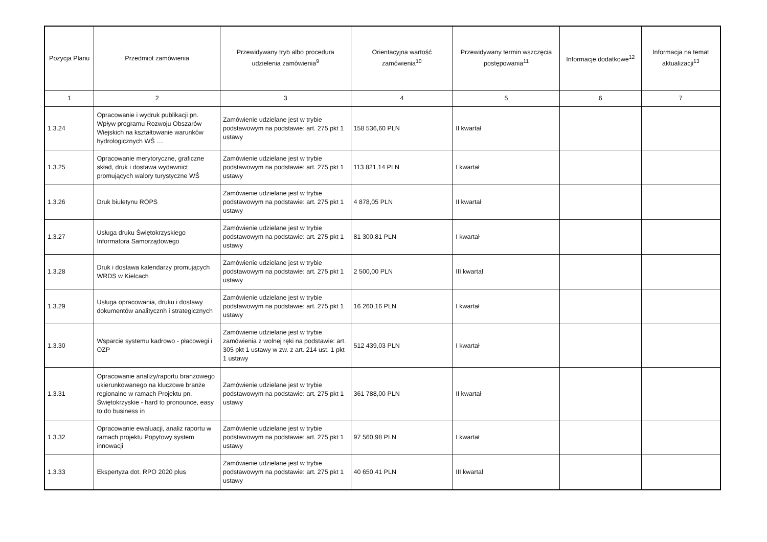| Pozycja Planu | Przedmiot zamówienia | Przewidywany tryb albo procedura udzielenia zamówienia<sup>9</sup> | Orientacyjna wartość zamówienia<sup>10</sup> | Przewidywany termin wszczęcia postępowania<sup>11</sup> | Informacje dodatkowe<sup>12</sup> | Informacja na temat aktualizacji<sup>13</sup> |
| --- | --- | --- | --- | --- | --- | --- |
| 1 | 2 | 3 | 4 | 5 | 6 | 7 |
| 1.3.24 | Opracowanie i wydruk publikacji pn. Wpływ programu Rozwoju Obszarów Wiejskich na kształtowanie warunków hydrologicznych WŚ .... | Zamówienie udzielane jest w trybie podstawowym na podstawie: art. 275 pkt 1 ustawy | 158 536,60 PLN | II kwartał | | |
| 1.3.25 | Opracowanie merytoryczne, graficzne skład, druk i dostawa wydawnict promujących walory turystyczne WŚ | Zamówienie udzielane jest w trybie podstawowym na podstawie: art. 275 pkt 1 ustawy | 113 821,14 PLN | I kwartał | | |
| 1.3.26 | Druk biuletynu ROPS | Zamówienie udzielane jest w trybie podstawowym na podstawie: art. 275 pkt 1 ustawy | 4 878,05 PLN | II kwartał | | |
| 1.3.27 | Usługa druku Świętokrzyskiego Informatora Samorządowego | Zamówienie udzielane jest w trybie podstawowym na podstawie: art. 275 pkt 1 ustawy | 81 300,81 PLN | I kwartał | | |
| 1.3.28 | Druk i dostawa kalendarzy promujących WRDS w Kielcach | Zamówienie udzielane jest w trybie podstawowym na podstawie: art. 275 pkt 1 ustawy | 2 500,00 PLN | III kwartał | | |
| 1.3.29 | Usługa opracowania, druku i dostawy dokumentów analitycznh i strategicznych | Zamówienie udzielane jest w trybie podstawowym na podstawie: art. 275 pkt 1 ustawy | 16 260,16 PLN | I kwartał | | |
| 1.3.30 | Wsparcie systemu kadrowo - płacowegi i OZP | Zamówienie udzielane jest w trybie zamówienia z wolnej ręki na podstawie: art. 305 pkt 1 ustawy w zw. z art. 214 ust. 1 pkt 1 ustawy | 512 439,03 PLN | I kwartał | | |
| 1.3.31 | Opracowanie analizy/raportu branżowego ukierunkowanego na kluczowe branże regionalne w ramach Projektu pn. Świętokrzyskie - hard to pronounce, easy to do business in | Zamówienie udzielane jest w trybie podstawowym na podstawie: art. 275 pkt 1 ustawy | 361 788,00 PLN | II kwartał | | |
| 1.3.32 | Opracowanie ewaluacji, analiz raportu w ramach projektu Popytowy system innowacji | Zamówienie udzielane jest w trybie podstawowym na podstawie: art. 275 pkt 1 ustawy | 97 560,98 PLN | I kwartał | | |
| 1.3.33 | Ekspertyza dot. RPO 2020 plus | Zamówienie udzielane jest w trybie podstawowym na podstawie: art. 275 pkt 1 ustawy | 40 650,41 PLN | III kwartał | | |